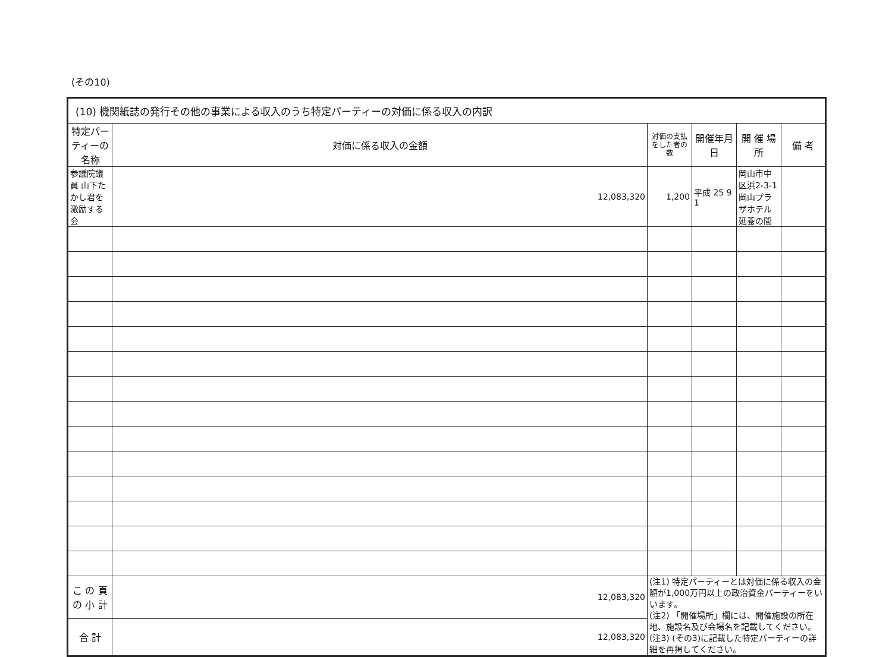(その10)
| (10) 機関紙誌の発行その他の事業による収入のうち特定パーティーの対価に係る収入の内訳 | | | | | |
| 特定パーティーの名称 | 対価に係る収入の金額 | 対価の支払をした者の数 | 開催年月日 | 開 催 場 所 | 備 考 |
| 参議院議員 山下たかし君を激励する会 | 12,083,320 | 1,200 | 平成 25 9 1 | 岡山市中区浜2-3-1 岡山プラザホテル 延養の間 | |
| こ の 頁 の 小 計 | 12,083,320 | (注1) 特定パーティーとは対価に係る収入の金額が1,000万円以上の政治資金パーティーをいいます。 (注2) 「開催場所」欄には、開催施設の所在地、施設名及び会場名を記載してください。 (注3) (その3)に記載した特定パーティーの詳細を再掲してください。 | | | |
| 合 計 | 12,083,320 | | | | |